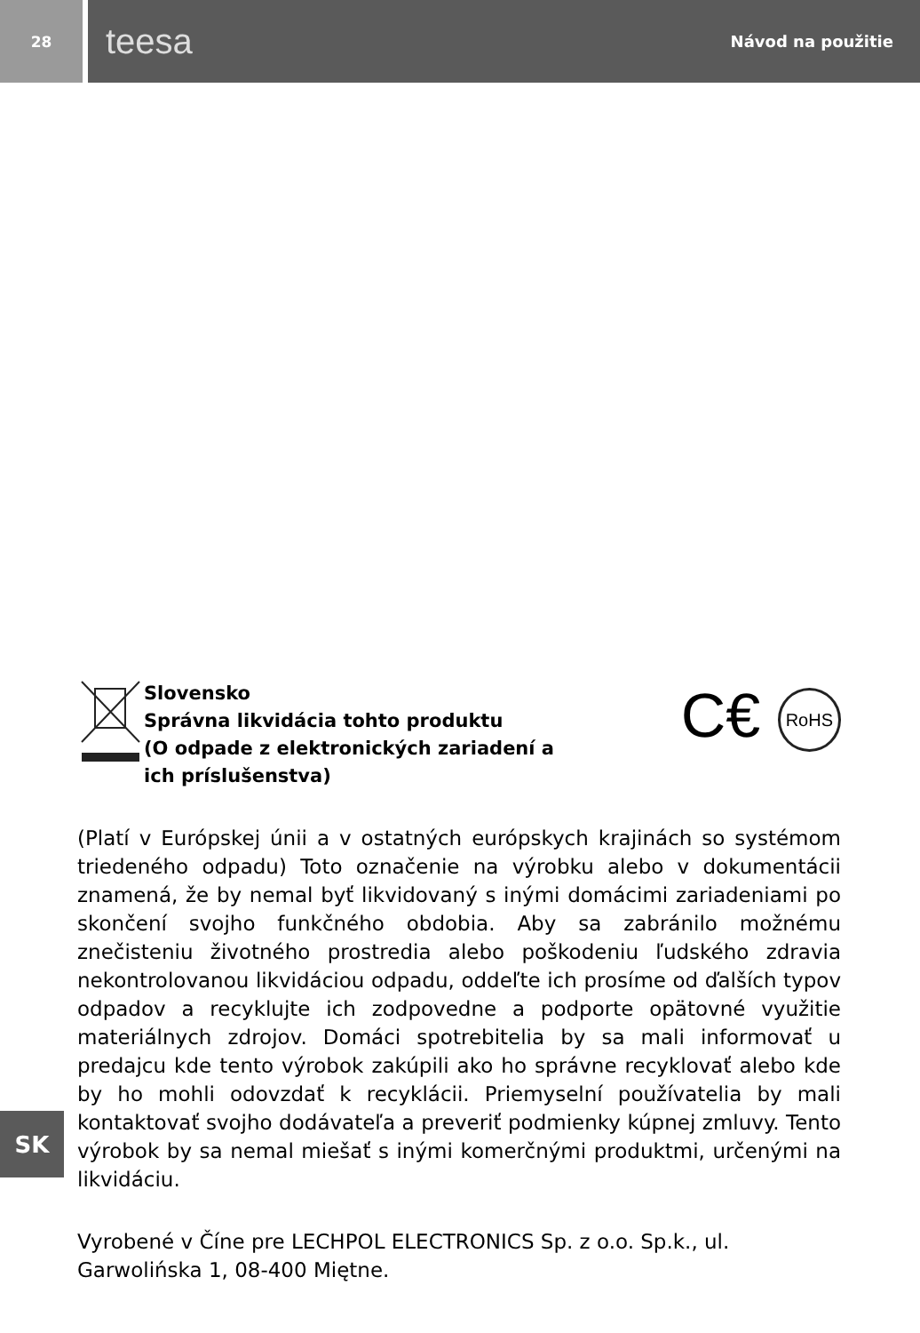28
teesa Návod na použitie
Slovensko
Správna likvidácia tohto produktu
(O odpade z elektronických zariadení a ich príslušenstva)
C€ RoHS
(Platí v Európskej únii a v ostatných európskych krajinách so systémom triedeného odpadu) Toto označenie na výrobku alebo v dokumentácii znamená, že by nemal byť likvidovaný s inými domácimi zariadeniami po skončení svojho funkčného obdobia. Aby sa zabránilo možnému znečisteniu životného prostredia alebo poškodeniu ľudského zdravia nekontrolovanou likvidáciou odpadu, oddeľte ich prosíme od ďalších typov odpadov a recyklujte ich zodpovedne a podporte opätovné využitie materiálnych zdrojov. Domáci spotrebitelia by sa mali informovať u predajcu kde tento výrobok zakúpili ako ho správne recyklovať alebo kde by ho mohli odovzdať k recyklácii. Priemyselní používatelia by mali kontaktovať svojho dodávateľa a preveriť podmienky kúpnej zmluvy. Tento výrobok by sa nemal miešať s inými komerčnými produktmi, určenými na likvidáciu.
Vyrobené v Číne pre LECHPOL ELECTRONICS Sp. z o.o. Sp.k., ul. Garwolińska 1, 08-400 Miętne.
SK